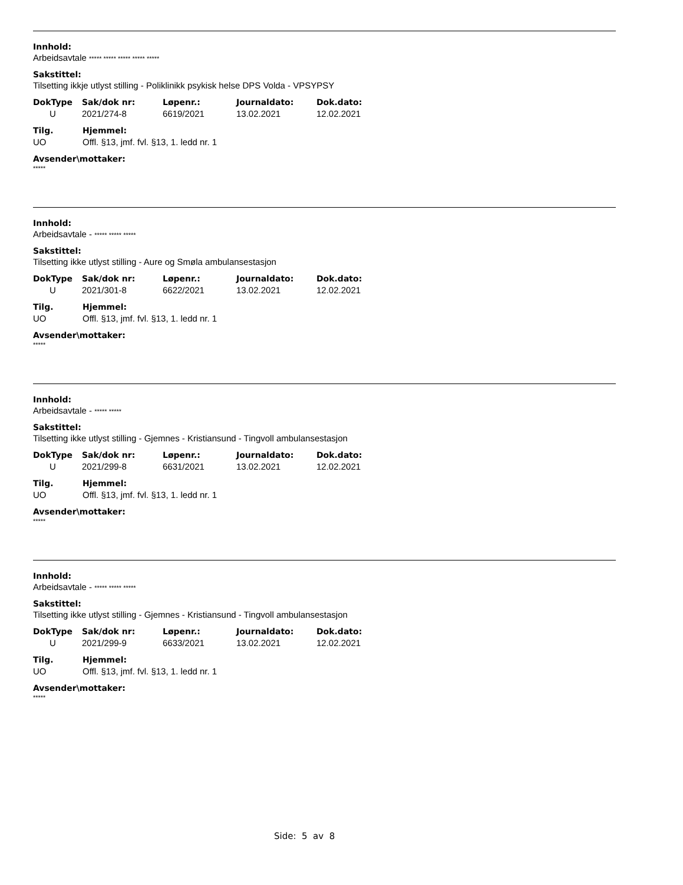Innhold:
Arbeidsavtale ***** ***** ***** ***** *****
Sakstittel:
Tilsetting ikkje utlyst stilling - Poliklinikk psykisk helse DPS Volda - VPSYPSY
| DokType | Sak/dok nr: | Løpenr.: | Journaldato: | Dok.dato: |
| --- | --- | --- | --- | --- |
| U | 2021/274-8 | 6619/2021 | 13.02.2021 | 12.02.2021 |
| Tilg. | Hjemmel: |
| --- | --- |
| UO | Offl. §13, jmf. fvl. §13, 1. ledd nr. 1 |
Avsender\mottaker:
*****
Innhold:
Arbeidsavtale - ***** ***** *****
Sakstittel:
Tilsetting ikke utlyst stilling - Aure og Smøla ambulansestasjon
| DokType | Sak/dok nr: | Løpenr.: | Journaldato: | Dok.dato: |
| --- | --- | --- | --- | --- |
| U | 2021/301-8 | 6622/2021 | 13.02.2021 | 12.02.2021 |
| Tilg. | Hjemmel: |
| --- | --- |
| UO | Offl. §13, jmf. fvl. §13, 1. ledd nr. 1 |
Avsender\mottaker:
*****
Innhold:
Arbeidsavtale - ***** *****
Sakstittel:
Tilsetting ikke utlyst stilling - Gjemnes - Kristiansund - Tingvoll ambulansestasjon
| DokType | Sak/dok nr: | Løpenr.: | Journaldato: | Dok.dato: |
| --- | --- | --- | --- | --- |
| U | 2021/299-8 | 6631/2021 | 13.02.2021 | 12.02.2021 |
| Tilg. | Hjemmel: |
| --- | --- |
| UO | Offl. §13, jmf. fvl. §13, 1. ledd nr. 1 |
Avsender\mottaker:
*****
Innhold:
Arbeidsavtale - ***** ***** *****
Sakstittel:
Tilsetting ikke utlyst stilling - Gjemnes - Kristiansund - Tingvoll ambulansestasjon
| DokType | Sak/dok nr: | Løpenr.: | Journaldato: | Dok.dato: |
| --- | --- | --- | --- | --- |
| U | 2021/299-9 | 6633/2021 | 13.02.2021 | 12.02.2021 |
| Tilg. | Hjemmel: |
| --- | --- |
| UO | Offl. §13, jmf. fvl. §13, 1. ledd nr. 1 |
Avsender\mottaker:
*****
Side: 5 av 8